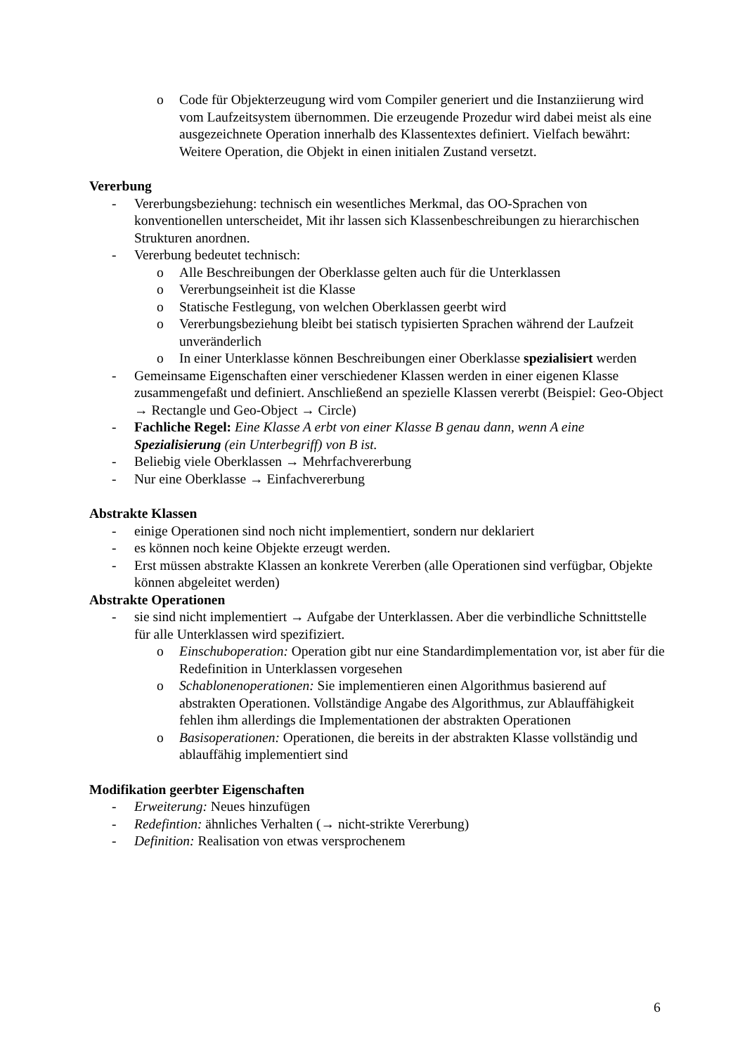o Code für Objekterzeugung wird vom Compiler generiert und die Instanziierung wird vom Laufzeitsystem übernommen. Die erzeugende Prozedur wird dabei meist als eine ausgezeichnete Operation innerhalb des Klassentextes definiert. Vielfach bewährt: Weitere Operation, die Objekt in einen initialen Zustand versetzt.
Vererbung
- Vererbungsbeziehung: technisch ein wesentliches Merkmal, das OO-Sprachen von konventionellen unterscheidet, Mit ihr lassen sich Klassenbeschreibungen zu hierarchischen Strukturen anordnen.
- Vererbung bedeutet technisch:
o Alle Beschreibungen der Oberklasse gelten auch für die Unterklassen
o Vererbungseinheit ist die Klasse
o Statische Festlegung, von welchen Oberklassen geerbt wird
o Vererbungsbeziehung bleibt bei statisch typisierten Sprachen während der Laufzeit unveränderlich
o In einer Unterklasse können Beschreibungen einer Oberklasse spezialisiert werden
- Gemeinsame Eigenschaften einer verschiedener Klassen werden in einer eigenen Klasse zusammengefaßt und definiert. Anschließend an spezielle Klassen vererbt (Beispiel: Geo-Object → Rectangle und Geo-Object → Circle)
- Fachliche Regel: Eine Klasse A erbt von einer Klasse B genau dann, wenn A eine Spezialisierung (ein Unterbegriff) von B ist.
- Beliebig viele Oberklassen → Mehrfachvererbung
- Nur eine Oberklasse → Einfachvererbung
Abstrakte Klassen
- einige Operationen sind noch nicht implementiert, sondern nur deklariert
- es können noch keine Objekte erzeugt werden.
- Erst müssen abstrakte Klassen an konkrete Vererben (alle Operationen sind verfügbar, Objekte können abgeleitet werden)
Abstrakte Operationen
- sie sind nicht implementiert → Aufgabe der Unterklassen. Aber die verbindliche Schnittstelle für alle Unterklassen wird spezifiziert.
o Einschuboperation: Operation gibt nur eine Standardimplementation vor, ist aber für die Redefinition in Unterklassen vorgesehen
o Schablonenoperationen: Sie implementieren einen Algorithmus basierend auf abstrakten Operationen. Vollständige Angabe des Algorithmus, zur Ablauffähigkeit fehlen ihm allerdings die Implementationen der abstrakten Operationen
o Basisoperationen: Operationen, die bereits in der abstrakten Klasse vollständig und ablauffähig implementiert sind
Modifikation geerbter Eigenschaften
- Erweiterung: Neues hinzufügen
- Redefintion: ähnliches Verhalten (→ nicht-strikte Vererbung)
- Definition: Realisation von etwas versprochenem
6